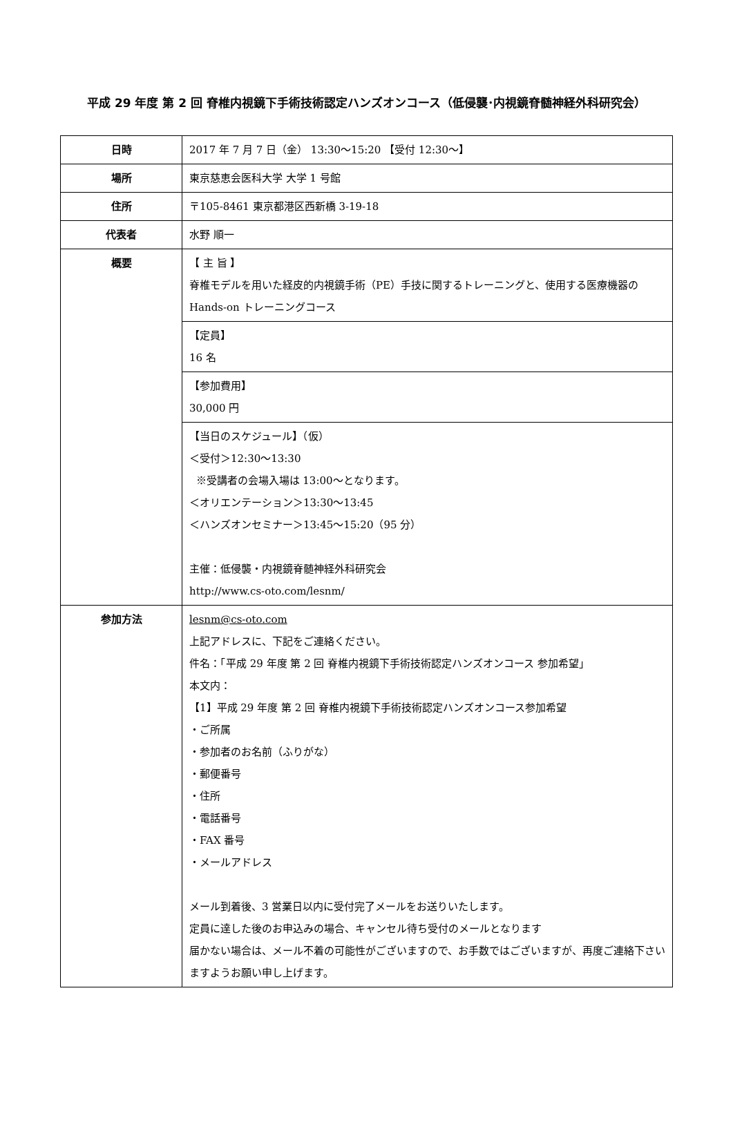平成 29 年度 第 2 回 脊椎内視鏡下手術技術認定ハンズオンコース（低侵襲･内視鏡脊髄神経外科研究会）
| 日時 | 2017 年 7 月 7 日（金） 13:30～15:20 【受付 12:30～】 |
| 場所 | 東京慈恵会医科大学 大学 1 号館 |
| 住所 | 〒105-8461 東京都港区西新橋 3-19-18 |
| 代表者 | 水野 順一 |
| 概要 | 【 主 旨 】 脊椎モデルを用いた経皮的内視鏡手術（PE）手技に関するトレーニングと、使用する医療機器の Hands-on トレーニングコース |
| | 【定員】 16 名 |
| | 【参加費用】 30,000 円 |
| | 【当日のスケジュール】（仮） ＜受付＞12:30～13:30 ※受講者の会場入場は 13:00～となります。 ＜オリエンテーション＞13:30～13:45 ＜ハンズオンセミナー＞13:45～15:20（95 分） 主催：低侵襲・内視鏡脊髄神経外科研究会 http://www.cs-oto.com/lesnm/ |
| 参加方法 | lesnm@cs-oto.com 上記アドレスに、下記をご連絡ください。 件名：「平成 29 年度 第 2 回 脊椎内視鏡下手術技術認定ハンズオンコース 参加希望」 本文内： 【1】平成 29 年度 第 2 回 脊椎内視鏡下手術技術認定ハンズオンコース参加希望 ・ご所属 ・参加者のお名前（ふりがな） ・郵便番号 ・住所 ・電話番号 ・FAX 番号 ・メールアドレス メール到着後、3 営業日以内に受付完了メールをお送りいたします。 定員に達した後のお申込みの場合、キャンセル待ち受付のメールとなります 届かない場合は、メール不着の可能性がございますので、お手数ではございますが、再度ご連絡下さいますようお願い申し上げます。 |